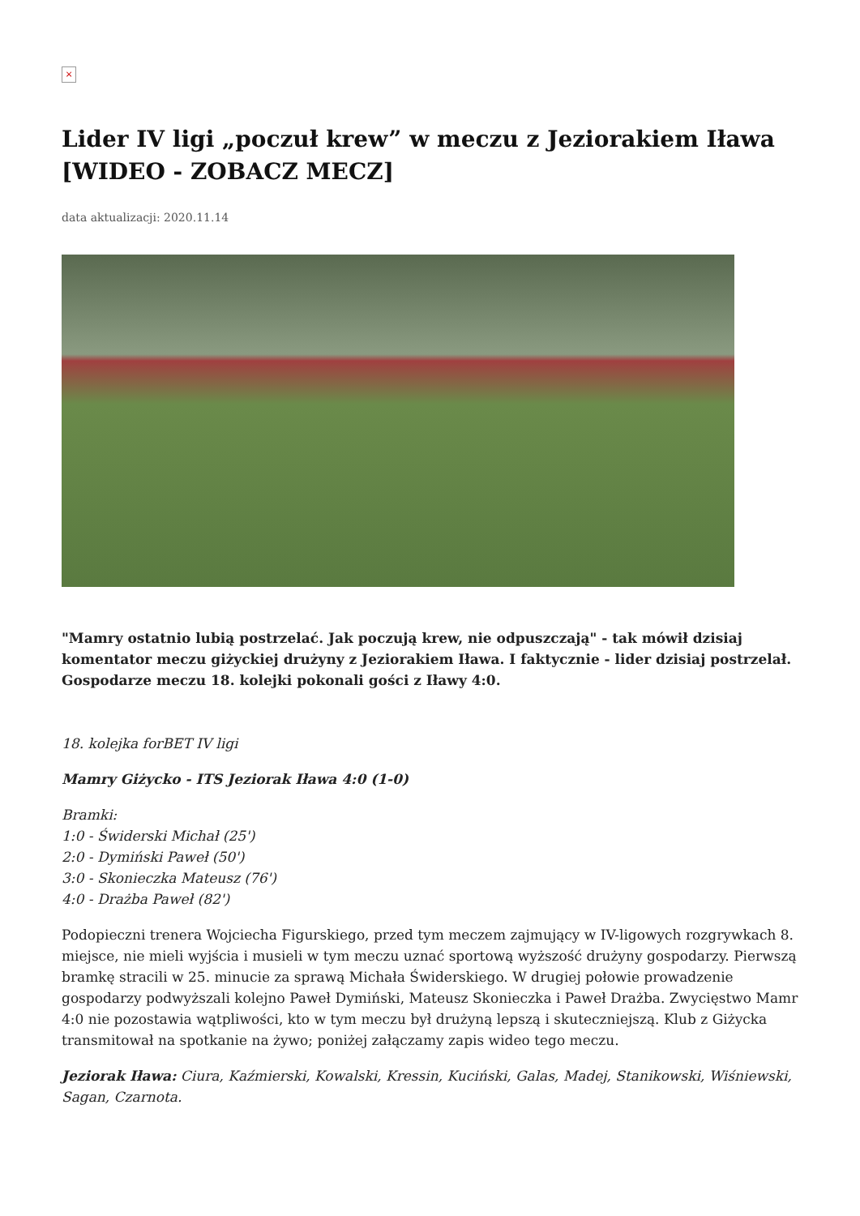×
Lider IV ligi „poczuł krew” w meczu z Jeziorakiem Iława [WIDEO - ZOBACZ MECZ]
data aktualizacji: 2020.11.14
"Mamry ostatnio lubią postrzelać. Jak poczują krew, nie odpuszczają" - tak mówił dzisiaj komentator meczu giżyckiej drużyny z Jeziorakiem Iława. I faktycznie - lider dzisiaj postrzelał. Gospodarze meczu 18. kolejki pokonali gości z Iławy 4:0.
18. kolejka forBET IV ligi
Mamry Giżycko - ITS Jeziorak Iława 4:0 (1-0)
Bramki:
1:0 - Świderski Michał (25')
2:0 - Dymiński Paweł (50')
3:0 - Skonieczka Mateusz (76')
4:0 - Drażba Paweł (82')
Podopieczni trenera Wojciecha Figurskiego, przed tym meczem zajmujący w IV-ligowych rozgrywkach 8. miejsce, nie mieli wyjścia i musieli w tym meczu uznać sportową wyższość drużyny gospodarzy. Pierwszą bramkę stracili w 25. minucie za sprawą Michała Świderskiego. W drugiej połowie prowadzenie gospodarzy podwyższali kolejno Paweł Dymiński, Mateusz Skonieczka i Paweł Drażba. Zwycięstwo Mamr 4:0 nie pozostawia wątpliwości, kto w tym meczu był drużyną lepszą i skuteczniejszą. Klub z Giżycka transmitował na spotkanie na żywo; poniżej załączamy zapis wideo tego meczu.
Jeziorak Iława: Ciura, Kaźmierski, Kowalski, Kressin, Kuciński, Galas, Madej, Stanikowski, Wiśniewski, Sagan, Czarnota.